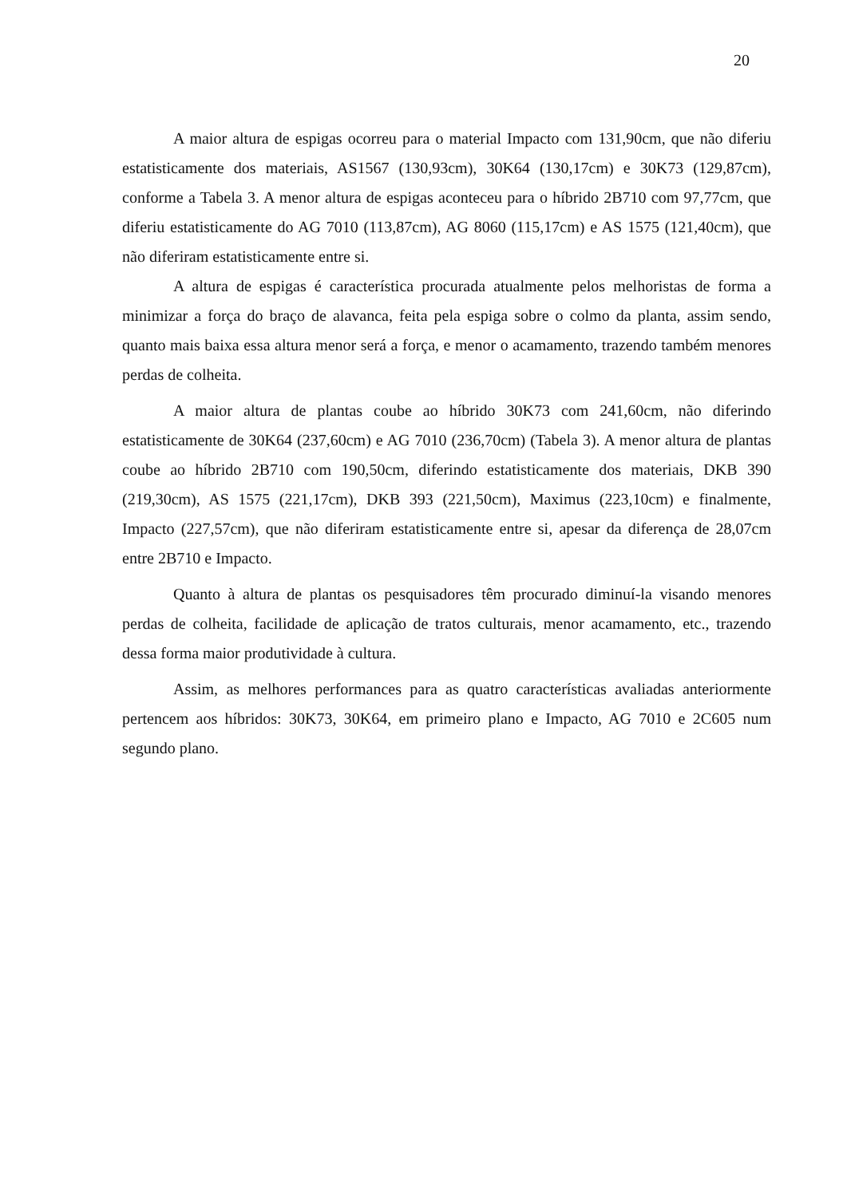20
A maior altura de espigas ocorreu para o material Impacto com 131,90cm, que não diferiu estatisticamente dos materiais, AS1567 (130,93cm), 30K64 (130,17cm) e 30K73 (129,87cm), conforme a Tabela 3. A menor altura de espigas aconteceu para o híbrido 2B710 com 97,77cm, que diferiu estatisticamente do AG 7010 (113,87cm), AG 8060 (115,17cm) e AS 1575 (121,40cm), que não diferiram estatisticamente entre si.
A altura de espigas é característica procurada atualmente pelos melhoristas de forma a minimizar a força do braço de alavanca, feita pela espiga sobre o colmo da planta, assim sendo, quanto mais baixa essa altura menor será a força, e menor o acamamento, trazendo também menores perdas de colheita.
A maior altura de plantas coube ao híbrido 30K73 com 241,60cm, não diferindo estatisticamente de 30K64 (237,60cm) e AG 7010 (236,70cm) (Tabela 3). A menor altura de plantas coube ao híbrido 2B710 com 190,50cm, diferindo estatisticamente dos materiais, DKB 390 (219,30cm), AS 1575 (221,17cm), DKB 393 (221,50cm), Maximus (223,10cm) e finalmente, Impacto (227,57cm), que não diferiram estatisticamente entre si, apesar da diferença de 28,07cm entre 2B710 e Impacto.
Quanto à altura de plantas os pesquisadores têm procurado diminuí-la visando menores perdas de colheita, facilidade de aplicação de tratos culturais, menor acamamento, etc., trazendo dessa forma maior produtividade à cultura.
Assim, as melhores performances para as quatro características avaliadas anteriormente pertencem aos híbridos: 30K73, 30K64, em primeiro plano e Impacto, AG 7010 e 2C605 num segundo plano.